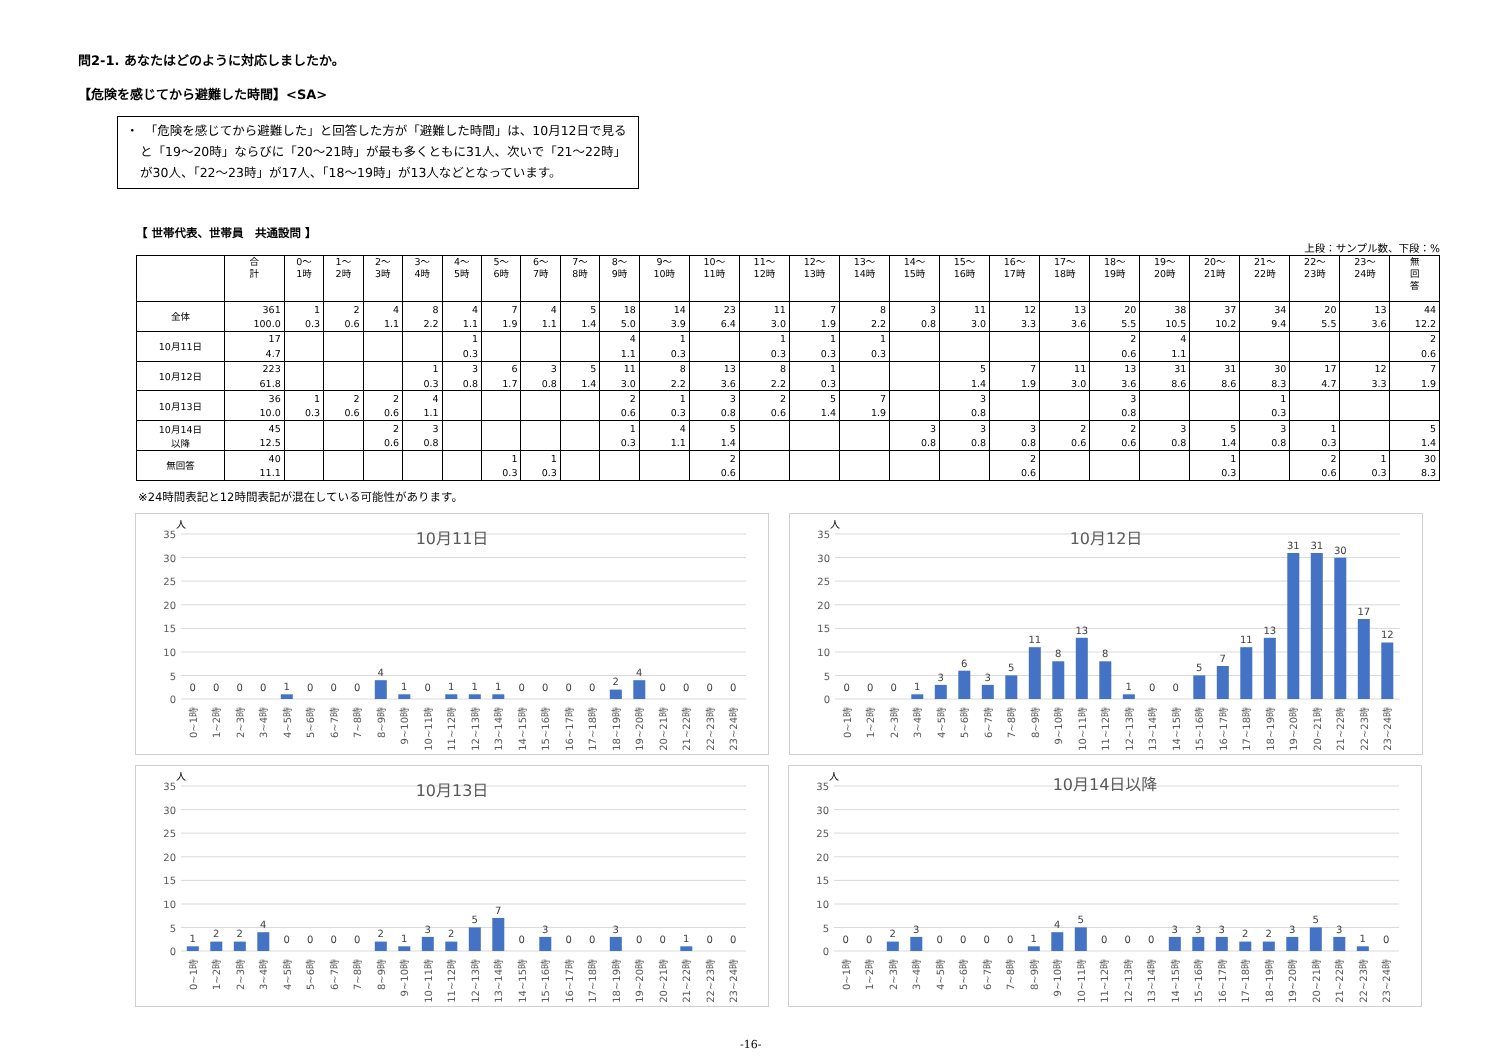問2-1. あなたはどのように対応しましたか。
【危険を感じてから避難した時間】<SA>
・　「危険を感じてから避難した」と回答した方が「避難した時間」は、10月12日で見ると「19～20時」ならびに「20～21時」が最も多くともに31人、次いで「21～22時」が30人、「22～23時」が17人、「18～19時」が13人などとなっています。
【 世帯代表、世帯員　共通設問 】
上段：サンプル数、下段：%
| | 合 計 | 0～ 1時 | 1～ 2時 | 2～ 3時 | 3～ 4時 | 4～ 5時 | 5～ 6時 | 6～ 7時 | 7～ 8時 | 8～ 9時 | 9～ 10時 | 10～ 11時 | 11～ 12時 | 12～ 13時 | 13～ 14時 | 14～ 15時 | 15～ 16時 | 16～ 17時 | 17～ 18時 | 18～ 19時 | 19～ 20時 | 20～ 21時 | 21～ 22時 | 22～ 23時 | 23～ 24時 | 無 回 答 |
| --- | --- | --- | --- | --- | --- | --- | --- | --- | --- | --- | --- | --- | --- | --- | --- | --- | --- | --- | --- | --- | --- | --- | --- | --- | --- | --- |
| 全体 | 361 | 1 | 2 | 4 | 8 | 4 | 7 | 4 | 5 | 18 | 14 | 23 | 11 | 7 | 8 | 3 | 11 | 12 | 13 | 20 | 38 | 37 | 34 | 20 | 13 | 44 |
| | 100.0 | 0.3 | 0.6 | 1.1 | 2.2 | 1.1 | 1.9 | 1.1 | 1.4 | 5.0 | 3.9 | 6.4 | 3.0 | 1.9 | 2.2 | 0.8 | 3.0 | 3.3 | 3.6 | 5.5 | 10.5 | 10.2 | 9.4 | 5.5 | 3.6 | 12.2 |
| 10月11日 | 17 | | | | | 1 | | | | 4 | 1 | | 1 | 1 | 1 | | | | | 2 | 4 | | | | | 2 |
| | 4.7 | | | | | 0.3 | | | | 1.1 | 0.3 | | 0.3 | 0.3 | 0.3 | | | | | 0.6 | 1.1 | | | | | 0.6 |
| 10月12日 | 223 | | | | 1 | 3 | 6 | 3 | 5 | 11 | 8 | 13 | 8 | 1 | | | 5 | 7 | 11 | 13 | 31 | 31 | 30 | 17 | 12 | 7 |
| | 61.8 | | | | 0.3 | 0.8 | 1.7 | 0.8 | 1.4 | 3.0 | 2.2 | 3.6 | 2.2 | 0.3 | | | 1.4 | 1.9 | 3.0 | 3.6 | 8.6 | 8.6 | 8.3 | 4.7 | 3.3 | 1.9 |
| 10月13日 | 36 | 1 | 2 | 2 | 4 | | | | | 2 | 1 | 3 | 2 | 5 | 7 | | 3 | | | 3 | | | 1 | | | |
| | 10.0 | 0.3 | 0.6 | 0.6 | 1.1 | | | | | 0.6 | 0.3 | 0.8 | 0.6 | 1.4 | 1.9 | | 0.8 | | | 0.8 | | | 0.3 | | | |
| 10月14日 以降 | 45 | | | 2 | 3 | | | | | 1 | 4 | 5 | | | | 3 | 3 | 3 | 2 | 2 | 3 | 5 | 3 | 1 | | 5 |
| | 12.5 | | | 0.6 | 0.8 | | | | | 0.3 | 1.1 | 1.4 | | | | 0.8 | 0.8 | 0.8 | 0.6 | 0.6 | 0.8 | 1.4 | 0.8 | 0.3 | | 1.4 |
| 無回答 | 40 | | | | | | 1 | 1 | | | | 2 | | | | | | 2 | | | | 1 | | 2 | 1 | 30 |
| | 11.1 | | | | | | 0.3 | 0.3 | | | | 0.6 | | | | | | 0.6 | | | | 0.3 | | 0.6 | 0.3 | 8.3 |
※24時間表記と12時間表記が混在している可能性があります。
35
30
25
20
15
10
5
0
人
10月11日
0
0
0
0
1
0
0
0
4
1
0
1
1
1
0
0
0
0
2
4
0
0
0
0
0~1時
1~2時
2~3時
3~4時
4~5時
5~6時
6~7時
7~8時
8~9時
9~10時
10~11時
11~12時
12~13時
13~14時
14~15時
15~16時
16~17時
17~18時
18~19時
19~20時
20~21時
21~22時
22~23時
23~24時
35
30
25
20
15
10
5
0
人
10月12日
0
0
0
1
3
6
3
5
11
8
13
8
1
0
0
5
7
11
13
31
31
30
17
12
0~1時
1~2時
2~3時
3~4時
4~5時
5~6時
6~7時
7~8時
8~9時
9~10時
10~11時
11~12時
12~13時
13~14時
14~15時
15~16時
16~17時
17~18時
18~19時
19~20時
20~21時
21~22時
22~23時
23~24時
35
30
25
20
15
10
5
0
人
10月13日
1
2
2
4
0
0
0
0
2
1
3
2
5
7
0
3
0
0
3
0
0
1
0
0
0~1時
1~2時
2~3時
3~4時
4~5時
5~6時
6~7時
7~8時
8~9時
9~10時
10~11時
11~12時
12~13時
13~14時
14~15時
15~16時
16~17時
17~18時
18~19時
19~20時
20~21時
21~22時
22~23時
23~24時
35
30
25
20
15
10
5
0
人
10月14日以降
0
0
2
3
0
0
0
0
1
4
5
0
0
0
3
3
3
2
2
3
5
3
1
0
0~1時
1~2時
2~3時
3~4時
4~5時
5~6時
6~7時
7~8時
8~9時
9~10時
10~11時
11~12時
12~13時
13~14時
14~15時
15~16時
16~17時
17~18時
18~19時
19~20時
20~21時
21~22時
22~23時
23~24時
-16-